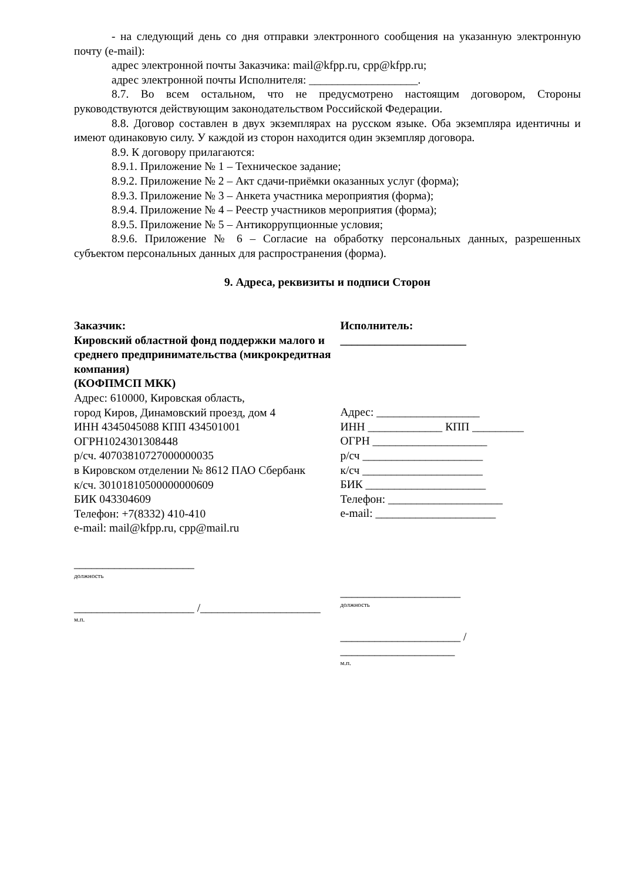- на следующий день со дня отправки электронного сообщения на указанную электронную почту (e-mail):
адрес электронной почты Заказчика: mail@kfpp.ru, cpp@kfpp.ru;
адрес электронной почты Исполнителя: ___________________.
8.7. Во всем остальном, что не предусмотрено настоящим договором, Стороны руководствуются действующим законодательством Российской Федерации.
8.8. Договор составлен в двух экземплярах на русском языке. Оба экземпляра идентичны и имеют одинаковую силу. У каждой из сторон находится один экземпляр договора.
8.9. К договору прилагаются:
8.9.1. Приложение № 1 – Техническое задание;
8.9.2. Приложение № 2 – Акт сдачи-приёмки оказанных услуг (форма);
8.9.3. Приложение № 3 – Анкета участника мероприятия (форма);
8.9.4. Приложение № 4 – Реестр участников мероприятия (форма);
8.9.5. Приложение № 5 – Антикоррупционные условия;
8.9.6. Приложение № 6 – Согласие на обработку персональных данных, разрешенных субъектом персональных данных для распространения (форма).
9. Адреса, реквизиты и подписи Сторон
Заказчик:
Кировский областной фонд поддержки малого и среднего предпринимательства (микрокредитная компания)
(КОФПМСП МКК)
Адрес: 610000, Кировская область,
город Киров, Динамовский проезд, дом 4
ИНН 4345045088 КПП 434501001
ОГРН1024301308448
р/сч. 40703810727000000035
в Кировском отделении № 8612 ПАО Сбербанк
к/сч. 30101810500000000609
БИК 043304609
Телефон: +7(8332) 410-410
e-mail: mail@kfpp.ru, cpp@mail.ru
_____________________
должность
_____________________ /_____________________
м.п.
Исполнитель:
______________________
Адрес: __________________
ИНН _____________ КПП _________
ОГРН ____________________
р/сч _____________________
к/сч _____________________
БИК _____________________
Телефон: ____________________
e-mail: _____________________
_____________________
должность
_____________________ / ____________________
м.п.